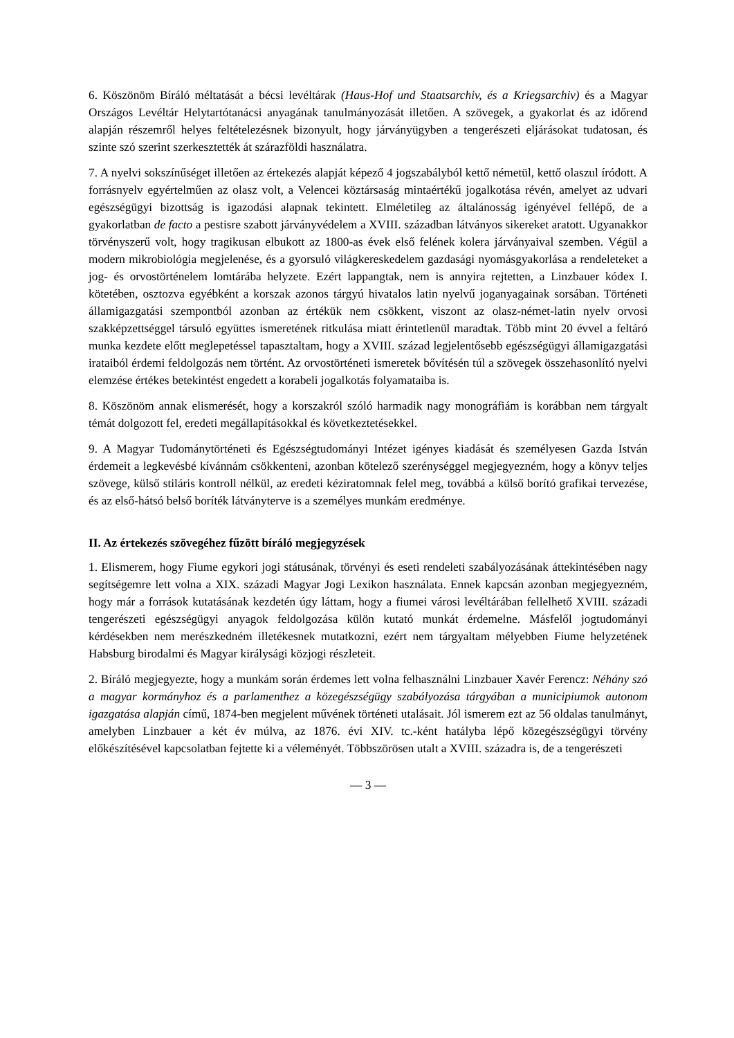6. Köszönöm Bíráló méltatását a bécsi levéltárak (Haus-Hof und Staatsarchiv, és a Kriegsarchiv) és a Magyar Országos Levéltár Helytartótanácsi anyagának tanulmányozását illetően. A szövegek, a gyakorlat és az időrend alapján részemről helyes feltételezésnek bizonyult, hogy járványügyben a tengerészeti eljárásokat tudatosan, és szinte szó szerint szerkesztették át szárazföldi használatra.
7. A nyelvi sokszínűséget illetően az értekezés alapját képező 4 jogszabályból kettő németül, kettő olaszul íródott. A forrásnyelv egyértelműen az olasz volt, a Velencei köztársaság mintaértékű jogalkotása révén, amelyet az udvari egészségügyi bizottság is igazodási alapnak tekintett. Elméletileg az általánosság igényével fellépő, de a gyakorlatban de facto a pestisre szabott járványvédelem a XVIII. században látványos sikereket aratott. Ugyanakkor törvényszerű volt, hogy tragikusan elbukott az 1800-as évek első felének kolera járványaival szemben. Végül a modern mikrobiológia megjelenése, és a gyorsuló világkereskedelem gazdasági nyomásgyakorlása a rendeleteket a jog- és orvostörténelem lomtárába helyzete. Ezért lappangtak, nem is annyira rejtetten, a Linzbauer kódex I. kötetében, osztozva egyébként a korszak azonos tárgyú hivatalos latin nyelvű joganyagainak sorsában. Történeti államigazgatási szempontból azonban az értékük nem csökkent, viszont az olasz-német-latin nyelv orvosi szakképzettséggel társuló együttes ismeretének ritkulása miatt érintetlenül maradtak. Több mint 20 évvel a feltáró munka kezdete előtt meglepetéssel tapasztaltam, hogy a XVIII. század legjelentősebb egészségügyi államigazgatási irataiból érdemi feldolgozás nem történt. Az orvostörténeti ismeretek bővítésén túl a szövegek összehasonlító nyelvi elemzése értékes betekintést engedett a korabeli jogalkotás folyamataiba is.
8. Köszönöm annak elismerését, hogy a korszakról szóló harmadik nagy monográfiám is korábban nem tárgyalt témát dolgozott fel, eredeti megállapításokkal és következtetésekkel.
9. A Magyar Tudománytörténeti és Egészségtudományi Intézet igényes kiadását és személyesen Gazda István érdemeit a legkevésbé kívánnám csökkenteni, azonban kötelező szerénységgel megjegyezném, hogy a könyv teljes szövege, külső stiláris kontroll nélkül, az eredeti kéziratomnak felel meg, továbbá a külső borító grafikai tervezése, és az első-hátsó belső boríték látványterve is a személyes munkám eredménye.
II. Az értekezés szövegéhez fűzött bíráló megjegyzések
1. Elismerem, hogy Fiume egykori jogi státusának, törvényi és eseti rendeleti szabályozásának áttekintésében nagy segítségemre lett volna a XIX. századi Magyar Jogi Lexikon használata. Ennek kapcsán azonban megjegyezném, hogy már a források kutatásának kezdetén úgy láttam, hogy a fiumei városi levéltárában fellelhető XVIII. századi tengerészeti egészségügyi anyagok feldolgozása külön kutató munkát érdemelne. Másfelől jogtudományi kérdésekben nem merészkedném illetékesnek mutatkozni, ezért nem tárgyaltam mélyebben Fiume helyzetének Habsburg birodalmi és Magyar királysági közjogi részleteit.
2. Bíráló megjegyezte, hogy a munkám során érdemes lett volna felhasználni Linzbauer Xavér Ferencz: Néhány szó a magyar kormányhoz és a parlamenthez a közegészségügy szabályozása tárgyában a municipiumok autonom igazgatása alapján című, 1874-ben megjelent művének történeti utalásait. Jól ismerem ezt az 56 oldalas tanulmányt, amelyben Linzbauer a két év múlva, az 1876. évi XIV. tc.-ként hatályba lépő közegészségügyi törvény előkészítésével kapcsolatban fejtette ki a véleményét. Többszörösen utalt a XVIII. századra is, de a tengerészeti
— 3 —